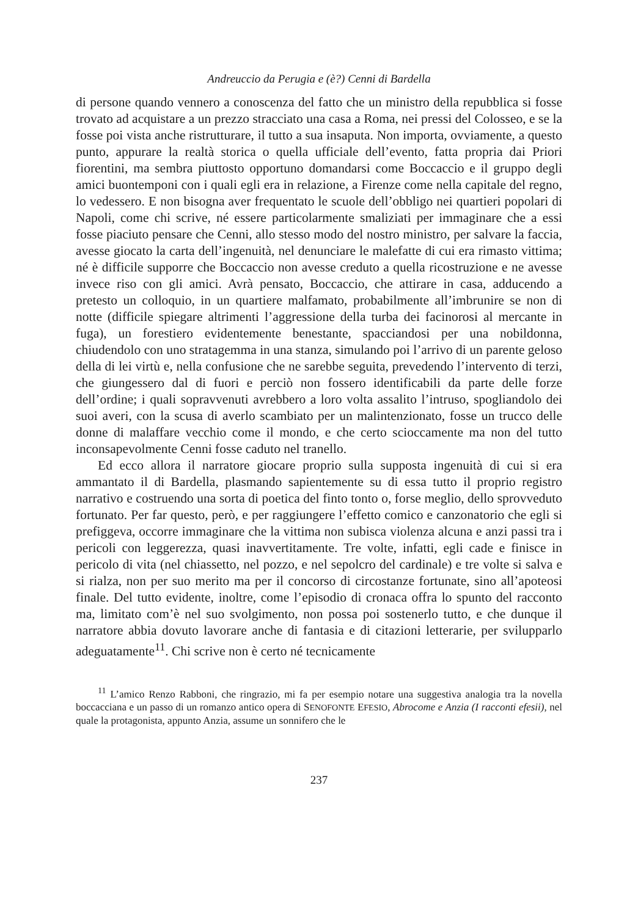Andreuccio da Perugia e (è?) Cenni di Bardella
di persone quando vennero a conoscenza del fatto che un ministro della repubblica si fosse trovato ad acquistare a un prezzo stracciato una casa a Roma, nei pressi del Colosseo, e se la fosse poi vista anche ristrutturare, il tutto a sua insaputa. Non importa, ovviamente, a questo punto, appurare la realtà storica o quella ufficiale dell’evento, fatta propria dai Priori fiorentini, ma sembra piuttosto opportuno domandarsi come Boccaccio e il gruppo degli amici buontemponi con i quali egli era in relazione, a Firenze come nella capitale del regno, lo vedessero. E non bisogna aver frequentato le scuole dell’obbligo nei quartieri popolari di Napoli, come chi scrive, né essere particolarmente smaliziati per immaginare che a essi fosse piaciuto pensare che Cenni, allo stesso modo del nostro ministro, per salvare la faccia, avesse giocato la carta dell’ingenuità, nel denunciare le malefatte di cui era rimasto vittima; né è difficile supporre che Boccaccio non avesse creduto a quella ricostruzione e ne avesse invece riso con gli amici. Avrà pensato, Boccaccio, che attirare in casa, adducendo a pretesto un colloquio, in un quartiere malfamato, probabilmente all’imbrunire se non di notte (difficile spiegare altrimenti l’aggressione della turba dei facinorosi al mercante in fuga), un forestiero evidentemente benestante, spacciandosi per una nobildonna, chiudendolo con uno stratagemma in una stanza, simulando poi l’arrivo di un parente geloso della di lei virtù e, nella confusione che ne sarebbe seguita, prevedendo l’intervento di terzi, che giungessero dal di fuori e perciò non fossero identificabili da parte delle forze dell’ordine; i quali sopravvenuti avrebbero a loro volta assalito l’intruso, spogliandolo dei suoi averi, con la scusa di averlo scambiato per un malintenzionato, fosse un trucco delle donne di malaffare vecchio come il mondo, e che certo scioccamente ma non del tutto inconsapevolmente Cenni fosse caduto nel tranello.
Ed ecco allora il narratore giocare proprio sulla supposta ingenuità di cui si era ammantato il di Bardella, plasmando sapientemente su di essa tutto il proprio registro narrativo e costruendo una sorta di poetica del finto tonto o, forse meglio, dello sprovveduto fortunato. Per far questo, però, e per raggiungere l’effetto comico e canzonatorio che egli si prefiggeva, occorre immaginare che la vittima non subisca violenza alcuna e anzi passi tra i pericoli con leggerezza, quasi inavvertitamente. Tre volte, infatti, egli cade e finisce in pericolo di vita (nel chiassetto, nel pozzo, e nel sepolcro del cardinale) e tre volte si salva e si rialza, non per suo merito ma per il concorso di circostanze fortunate, sino all’apoteosi finale. Del tutto evidente, inoltre, come l’episodio di cronaca offra lo spunto del racconto ma, limitato com’è nel suo svolgimento, non possa poi sostenerlo tutto, e che dunque il narratore abbia dovuto lavorare anche di fantasia e di citazioni letterarie, per svilupparlo adeguatamente<sup>11</sup>. Chi scrive non è certo né tecnicamente
<sup>11</sup> L’amico Renzo Rabboni, che ringrazio, mi fa per esempio notare una suggestiva analogia tra la novella boccacciana e un passo di un romanzo antico opera di SENOFONTE EFESIO, Abrocome e Anzia (I racconti efesii), nel quale la protagonista, appunto Anzia, assume un sonnifero che le
237